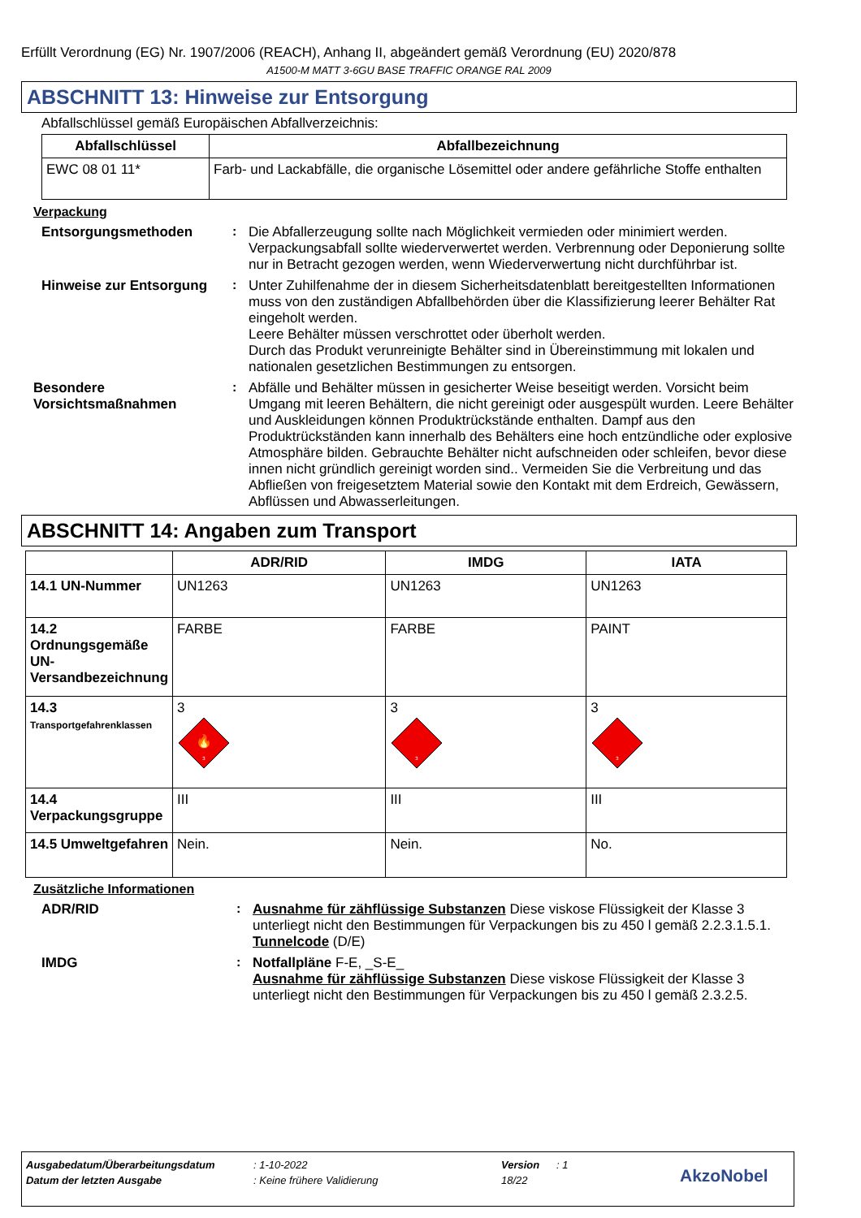Erfüllt Verordnung (EG) Nr. 1907/2006 (REACH), Anhang II, abgeändert gemäß Verordnung (EU) 2020/878
A1500-M MATT 3-6GU BASE TRAFFIC ORANGE RAL 2009
ABSCHNITT 13: Hinweise zur Entsorgung
Abfallschlüssel gemäß Europäischen Abfallverzeichnis:
| Abfallschlüssel | Abfallbezeichnung |
| --- | --- |
| EWC 08 01 11* | Farb- und Lackabfälle, die organische Lösemittel oder andere gefährliche Stoffe enthalten |
Verpackung
Entsorgungsmethoden :
Die Abfallerzeugung sollte nach Möglichkeit vermieden oder minimiert werden. Verpackungsabfall sollte wiederverwertet werden. Verbrennung oder Deponierung sollte nur in Betracht gezogen werden, wenn Wiederverwertung nicht durchführbar ist.
Hinweise zur Entsorgung :
Unter Zuhilfenahme der in diesem Sicherheitsdatenblatt bereitgestellten Informationen muss von den zuständigen Abfallbehörden über die Klassifizierung leerer Behälter Rat eingeholt werden.
Leere Behälter müssen verschrottet oder überholt werden.
Durch das Produkt verunreinigte Behälter sind in Übereinstimmung mit lokalen und nationalen gesetzlichen Bestimmungen zu entsorgen.
Besondere Vorsichtsmaßnahmen
:
Abfälle und Behälter müssen in gesicherter Weise beseitigt werden. Vorsicht beim Umgang mit leeren Behältern, die nicht gereinigt oder ausgespült wurden. Leere Behälter und Auskleidungen können Produktrückstände enthalten. Dampf aus den Produktrückständen kann innerhalb des Behälters eine hoch entzündliche oder explosive Atmosphäre bilden. Gebrauchte Behälter nicht aufschneiden oder schleifen, bevor diese innen nicht gründlich gereinigt worden sind.. Vermeiden Sie die Verbreitung und das Abfließen von freigesetztem Material sowie den Kontakt mit dem Erdreich, Gewässern, Abflüssen und Abwasserleitungen.
ABSCHNITT 14: Angaben zum Transport
| | ADR/RID | IMDG | IATA |
| --- | --- | --- | --- |
| 14.1 UN-Nummer | UN1263 | UN1263 | UN1263 |
| 14.2 Ordnungsgemäße UN-Versandbezeichnung | FARBE | FARBE | PAINT |
| 14.3 Transportgefahrenklassen | 3 🔥 3 | 3 3 | 3 3 |
| 14.4 Verpackungsgruppe | III | III | III |
| 14.5 Umweltgefahren | Nein. | Nein. | No. |
Zusätzliche Informationen
ADR/RID :
Ausnahme für zähflüssige Substanzen Diese viskose Flüssigkeit der Klasse 3 unterliegt nicht den Bestimmungen für Verpackungen bis zu 450 l gemäß 2.2.3.1.5.1.
Tunnelcode (D/E)
IMDG :
Notfallpläne F-E, _S-E_
Ausnahme für zähflüssige Substanzen Diese viskose Flüssigkeit der Klasse 3 unterliegt nicht den Bestimmungen für Verpackungen bis zu 450 l gemäß 2.3.2.5.
Ausgabedatum/Überarbeitungsdatum: 1-10-2022 Version: 1
Datum der letzten Ausgabe: Keine frühere Validierung 18/22 AkzoNobel